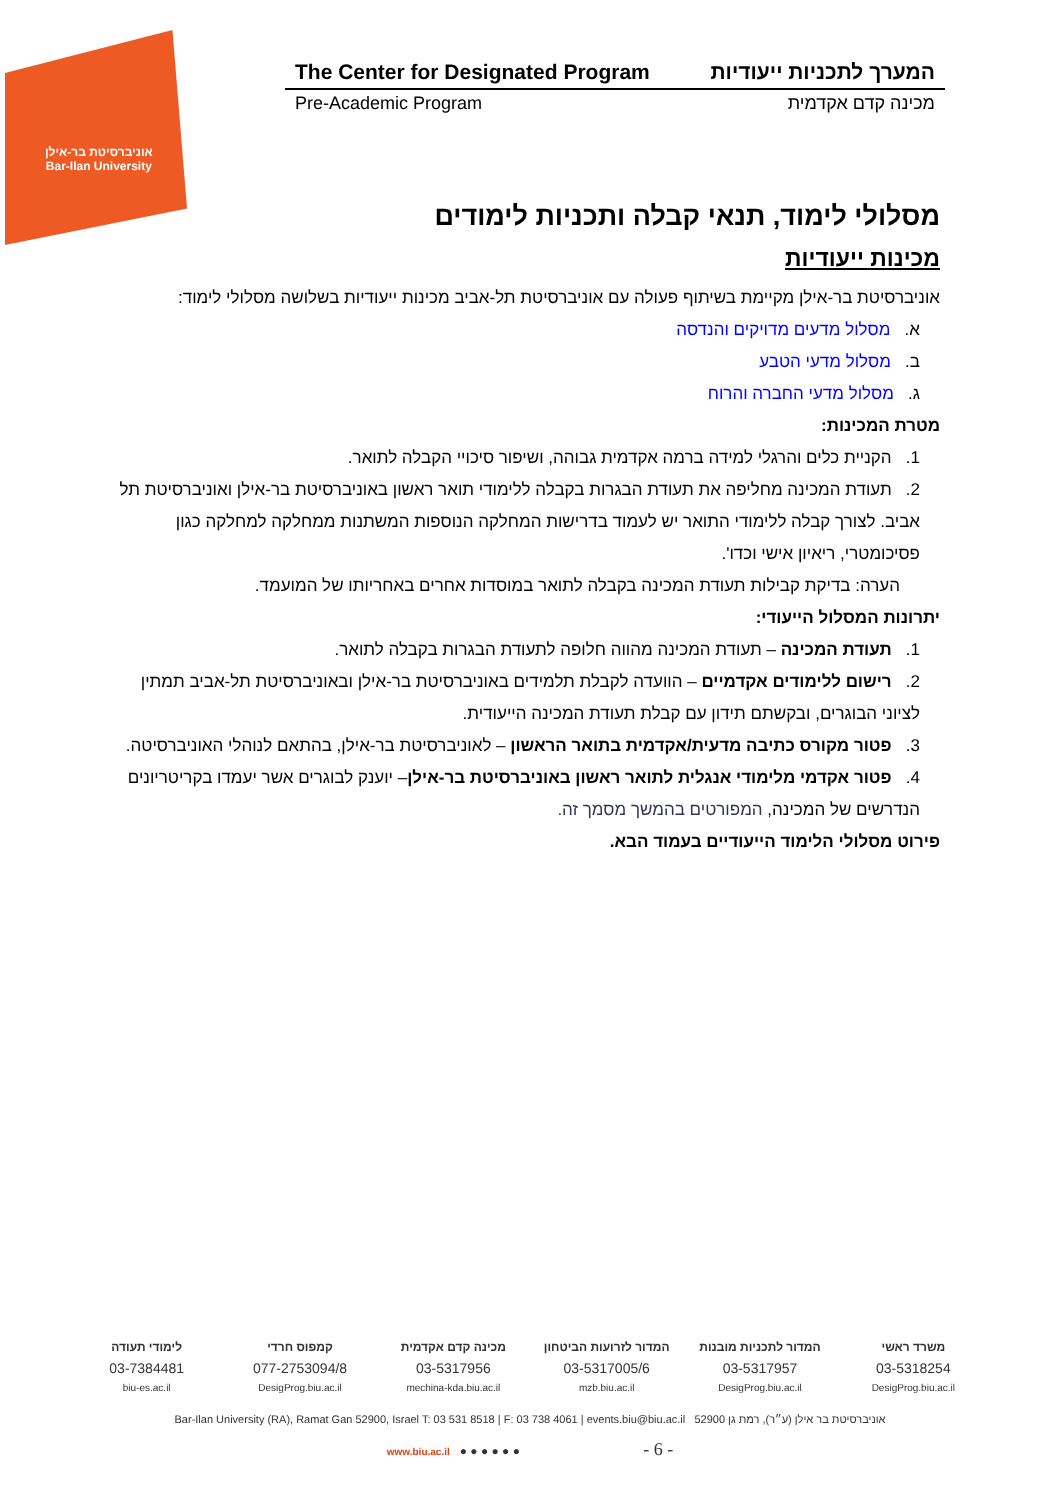אוניברסיטת בר-אילן
Bar-Ilan University
The Center for Designated Program המערך לתכניות ייעודיות
Pre-Academic Program מכינה קדם אקדמית
מסלולי לימוד, תנאי קבלה ותכניות לימודים
מכינות ייעודיות
אוניברסיטת בר-אילן מקיימת בשיתוף פעולה עם אוניברסיטת תל-אביב מכינות ייעודיות בשלושה מסלולי לימוד:
א. מסלול מדעים מדויקים והנדסה
ב. מסלול מדעי הטבע
ג. מסלול מדעי החברה והרוח
מטרת המכינות:
1. הקניית כלים והרגלי למידה ברמה אקדמית גבוהה, ושיפור סיכויי הקבלה לתואר.
2. תעודת המכינה מחליפה את תעודת הבגרות בקבלה ללימודי תואר ראשון באוניברסיטת בר-אילן ואוניברסיטת תל אביב. לצורך קבלה ללימודי התואר יש לעמוד בדרישות המחלקה הנוספות המשתנות ממחלקה למחלקה כגון פסיכומטרי, ריאיון אישי וכדו'.
הערה: בדיקת קבילות תעודת המכינה בקבלה לתואר במוסדות אחרים באחריותו של המועמד.
יתרונות המסלול הייעודי:
1. תעודת המכינה – תעודת המכינה מהווה חלופה לתעודת הבגרות בקבלה לתואר.
2. רישום ללימודים אקדמיים – הוועדה לקבלת תלמידים באוניברסיטת בר-אילן ובאוניברסיטת תל-אביב תמתין לציוני הבוגרים, ובקשתם תידון עם קבלת תעודת המכינה הייעודית.
3. פטור מקורס כתיבה מדעית/אקדמית בתואר הראשון – לאוניברסיטת בר-אילן, בהתאם לנוהלי האוניברסיטה.
4. פטור אקדמי מלימודי אנגלית לתואר ראשון באוניברסיטת בר-אילן– יוענק לבוגרים אשר יעמדו בקריטריונים הנדרשים של המכינה, המפורטים בהמשך מסמך זה.
פירוט מסלולי הלימוד הייעודיים בעמוד הבא.
משרד ראשי המדור לתכניות מובנות המדור לזרועות הביטחון מכינה קדם אקדמית קמפוס חרדי לימודי תעודה
03-5318254 03-5317957 03-5317005/6 03-5317956 077-2753094/8 03-7384481
DesigProg.biu.ac.il DesigProg.biu.ac.il mzb.biu.ac.il mechina-kda.biu.ac.il DesigProg.biu.ac.il biu-es.ac.il
Bar-Ilan University (RA), Ramat Gan 52900, Israel T: 03 531 8518 | F: 03 738 4061 | events.biu@biu.ac.il אוניברסיטת בר אילן (ע״ר), רמת גן 52900
www.biu.ac.il ● ● ● ● ● ● - 6 -